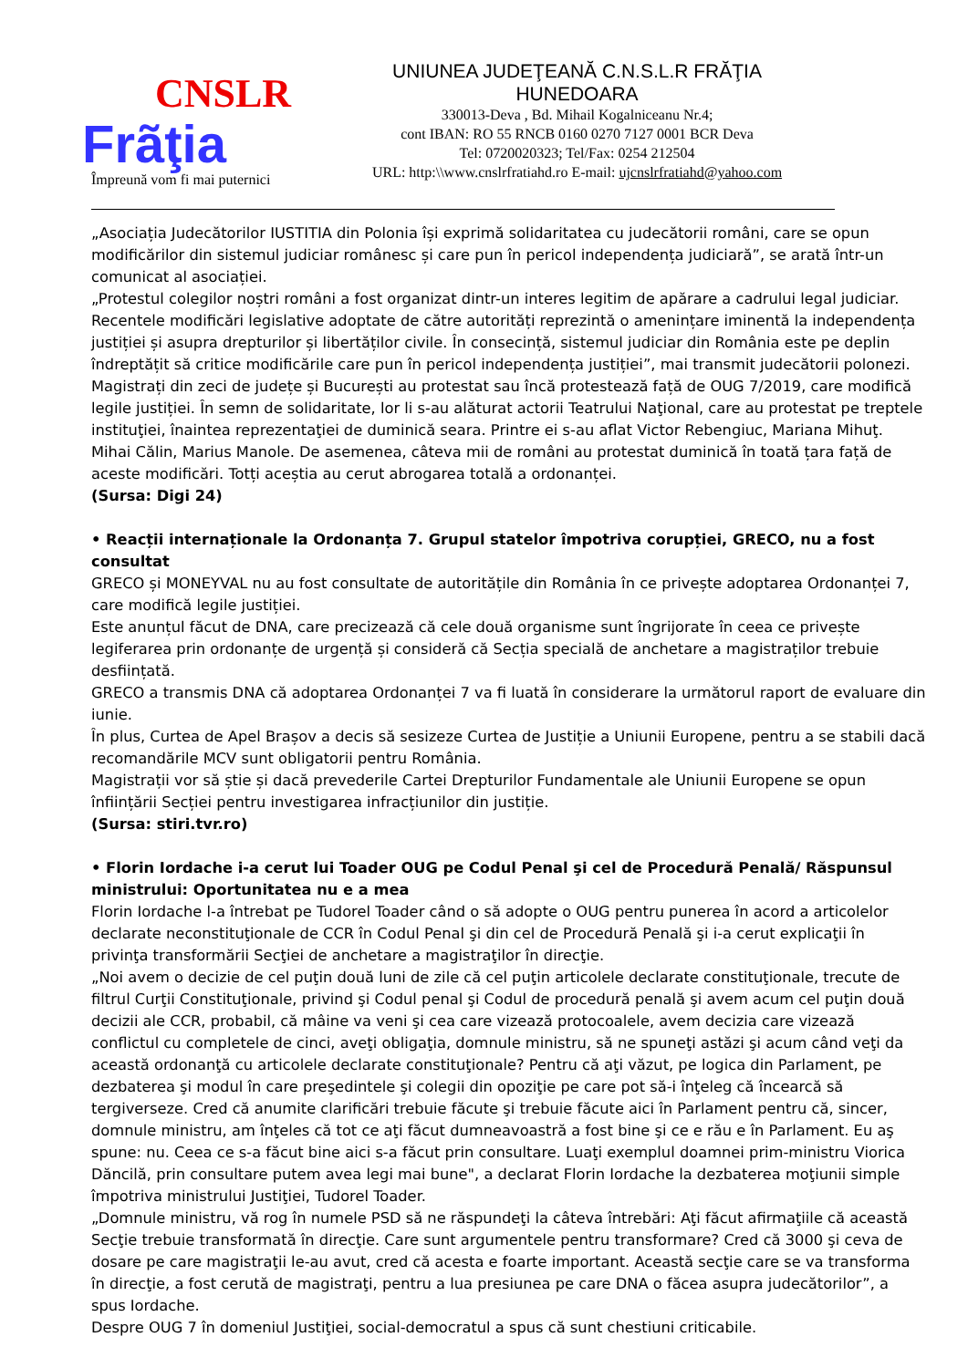CNSLR
Frãţia
Împreună vom fi mai puternici
UNIUNEA JUDEŢEANĂ C.N.S.L.R FRĂŢIA
HUNEDOARA
330013-Deva , Bd. Mihail Kogalniceanu Nr.4;
cont IBAN: RO 55 RNCB 0160 0270 7127 0001 BCR Deva
Tel: 0720020323; Tel/Fax: 0254 212504
URL: http:\\www.cnslrfratiahd.ro E-mail: ujcnslrfratiahd@yahoo.com
„Asociația Judecătorilor IUSTITIA din Polonia își exprimă solidaritatea cu judecătorii români, care se opun modificărilor din sistemul judiciar românesc și care pun în pericol independența judiciară”, se arată într-un comunicat al asociației.
„Protestul colegilor noștri români a fost organizat dintr-un interes legitim de apărare a cadrului legal judiciar. Recentele modificări legislative adoptate de către autorități reprezintă o amenințare iminentă la independența justiției și asupra drepturilor și libertăților civile. În consecință, sistemul judiciar din România este pe deplin îndreptățit să critice modificările care pun în pericol independența justiției”, mai transmit judecătorii polonezi.
Magistrați din zeci de județe și București au protestat sau încă protestează față de OUG 7/2019, care modifică legile justiției. În semn de solidaritate, lor li s-au alăturat actorii Teatrului Naţional, care au protestat pe treptele instituţiei, înaintea reprezentaţiei de duminică seara. Printre ei s-au aflat Victor Rebengiuc, Mariana Mihuţ. Mihai Călin, Marius Manole. De asemenea, câteva mii de români au protestat duminică în toată țara față de aceste modificări. Totți aceștia au cerut abrogarea totală a ordonanței.
(Sursa: Digi 24)
• Reacții internaționale la Ordonanța 7. Grupul statelor împotriva corupției, GRECO, nu a fost consultat
GRECO și MONEYVAL nu au fost consultate de autoritățile din România în ce privește adoptarea Ordonanței 7, care modifică legile justiției.
Este anunțul făcut de DNA, care precizează că cele două organisme sunt îngrijorate în ceea ce privește legiferarea prin ordonanțe de urgență și consideră că Secția specială de anchetare a magistraților trebuie desființată.
GRECO a transmis DNA că adoptarea Ordonanței 7 va fi luată în considerare la următorul raport de evaluare din iunie.
În plus, Curtea de Apel Brașov a decis să sesizeze Curtea de Justiție a Uniunii Europene, pentru a se stabili dacă recomandările MCV sunt obligatorii pentru România.
Magistrații vor să știe și dacă prevederile Cartei Drepturilor Fundamentale ale Uniunii Europene se opun înființării Secției pentru investigarea infracțiunilor din justiție.
(Sursa: stiri.tvr.ro)
• Florin Iordache i-a cerut lui Toader OUG pe Codul Penal şi cel de Procedură Penală/ Răspunsul ministrului: Oportunitatea nu e a mea
Florin Iordache l-a întrebat pe Tudorel Toader când o să adopte o OUG pentru punerea în acord a articolelor declarate neconstituţionale de CCR în Codul Penal şi din cel de Procedură Penală şi i-a cerut explicaţii în privinţa transformării Secţiei de anchetare a magistraţilor în direcţie.
„Noi avem o decizie de cel puţin două luni de zile că cel puţin articolele declarate constituţionale, trecute de filtrul Curţii Constituţionale, privind şi Codul penal şi Codul de procedură penală şi avem acum cel puţin două decizii ale CCR, probabil, că mâine va veni şi cea care vizează protocoalele, avem decizia care vizează conflictul cu completele de cinci, aveţi obligaţia, domnule ministru, să ne spuneţi astăzi şi acum când veţi da această ordonanţă cu articolele declarate constituţionale? Pentru că aţi văzut, pe logica din Parlament, pe dezbaterea şi modul în care preşedintele şi colegii din opoziţie pe care pot să-i înţeleg că încearcă să tergiverseze. Cred că anumite clarificări trebuie făcute şi trebuie făcute aici în Parlament pentru că, sincer, domnule ministru, am înţeles că tot ce aţi făcut dumneavoastră a fost bine şi ce e rău e în Parlament. Eu aş spune: nu. Ceea ce s-a făcut bine aici s-a făcut prin consultare. Luaţi exemplul doamnei prim-ministru Viorica Dăncilă, prin consultare putem avea legi mai bune", a declarat Florin Iordache la dezbaterea moţiunii simple împotriva ministrului Justiţiei, Tudorel Toader.
„Domnule ministru, vă rog în numele PSD să ne răspundeţi la câteva întrebări: Aţi făcut afirmaţiile că această Secţie trebuie transformată în direcţie. Care sunt argumentele pentru transformare? Cred că 3000 şi ceva de dosare pe care magistraţii le-au avut, cred că acesta e foarte important. Această secţie care se va transforma în direcţie, a fost cerută de magistraţi, pentru a lua presiunea pe care DNA o făcea asupra judecătorilor”, a spus Iordache.
Despre OUG 7 în domeniul Justiţiei, social-democratul a spus că sunt chestiuni criticabile.